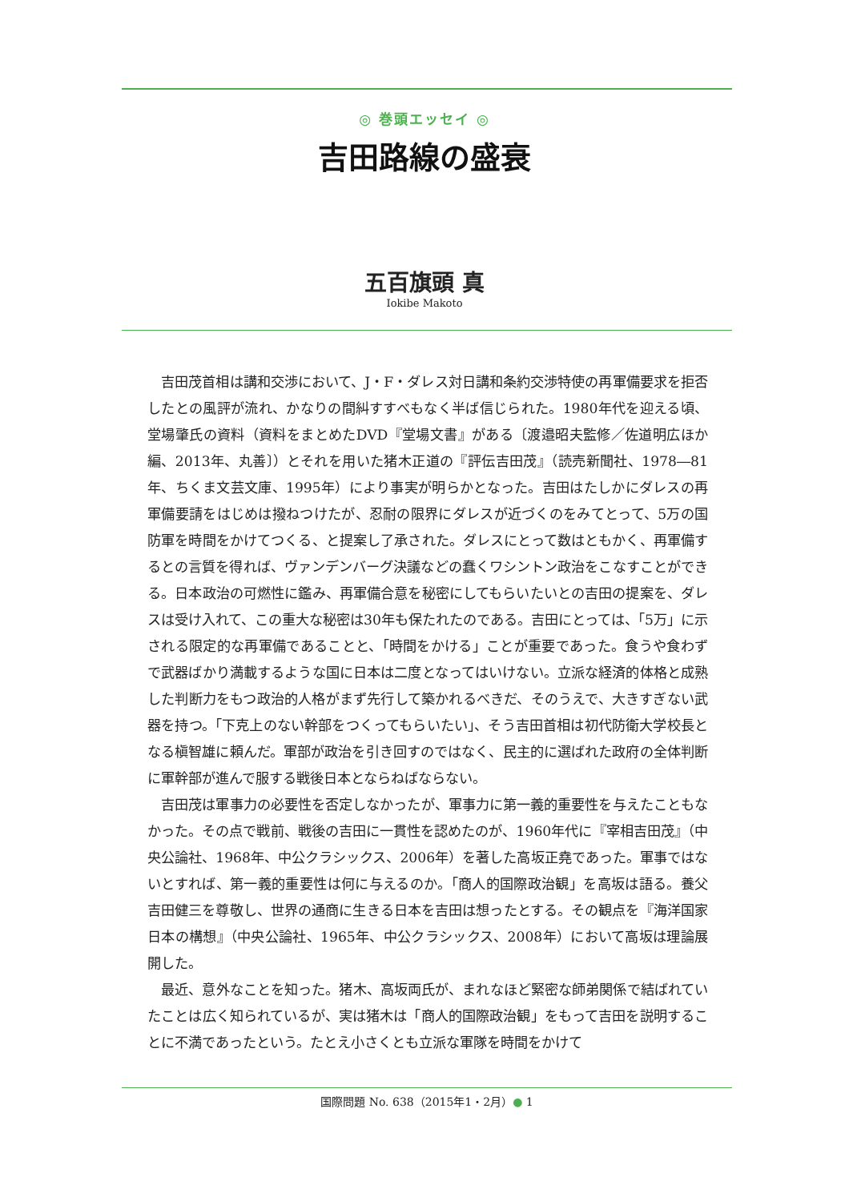◎ 巻頭エッセイ ◎
吉田路線の盛衰
五百旗頭 真
Iokibe Makoto
吉田茂首相は講和交渉において、J・F・ダレス対日講和条約交渉特使の再軍備要求を拒否したとの風評が流れ、かなりの間糾すすべもなく半ば信じられた。1980年代を迎える頃、堂場肇氏の資料（資料をまとめたDVD『堂場文書』がある〔渡邉昭夫監修／佐道明広ほか編、2013年、丸善〕）とそれを用いた猪木正道の『評伝吉田茂』（読売新聞社、1978―81年、ちくま文芸文庫、1995年）により事実が明らかとなった。吉田はたしかにダレスの再軍備要請をはじめは撥ねつけたが、忍耐の限界にダレスが近づくのをみてとって、5万の国防軍を時間をかけてつくる、と提案し了承された。ダレスにとって数はともかく、再軍備するとの言質を得れば、ヴァンデンバーグ決議などの蠢くワシントン政治をこなすことができる。日本政治の可燃性に鑑み、再軍備合意を秘密にしてもらいたいとの吉田の提案を、ダレスは受け入れて、この重大な秘密は30年も保たれたのである。吉田にとっては、「5万」に示される限定的な再軍備であることと、「時間をかける」ことが重要であった。食うや食わずで武器ばかり満載するような国に日本は二度となってはいけない。立派な経済的体格と成熟した判断力をもつ政治的人格がまず先行して築かれるべきだ、そのうえで、大きすぎない武器を持つ。「下克上のない幹部をつくってもらいたい」、そう吉田首相は初代防衛大学校長となる槇智雄に頼んだ。軍部が政治を引き回すのではなく、民主的に選ばれた政府の全体判断に軍幹部が進んで服する戦後日本とならねばならない。
吉田茂は軍事力の必要性を否定しなかったが、軍事力に第一義的重要性を与えたこともなかった。その点で戦前、戦後の吉田に一貫性を認めたのが、1960年代に『宰相吉田茂』（中央公論社、1968年、中公クラシックス、2006年）を著した高坂正堯であった。軍事ではないとすれば、第一義的重要性は何に与えるのか。「商人的国際政治観」を高坂は語る。養父吉田健三を尊敬し、世界の通商に生きる日本を吉田は想ったとする。その観点を『海洋国家日本の構想』（中央公論社、1965年、中公クラシックス、2008年）において高坂は理論展開した。
最近、意外なことを知った。猪木、高坂両氏が、まれなほど緊密な師弟関係で結ばれていたことは広く知られているが、実は猪木は「商人的国際政治観」をもって吉田を説明することに不満であったという。たとえ小さくとも立派な軍隊を時間をかけて
国際問題 No. 638（2015年1・2月）● 1